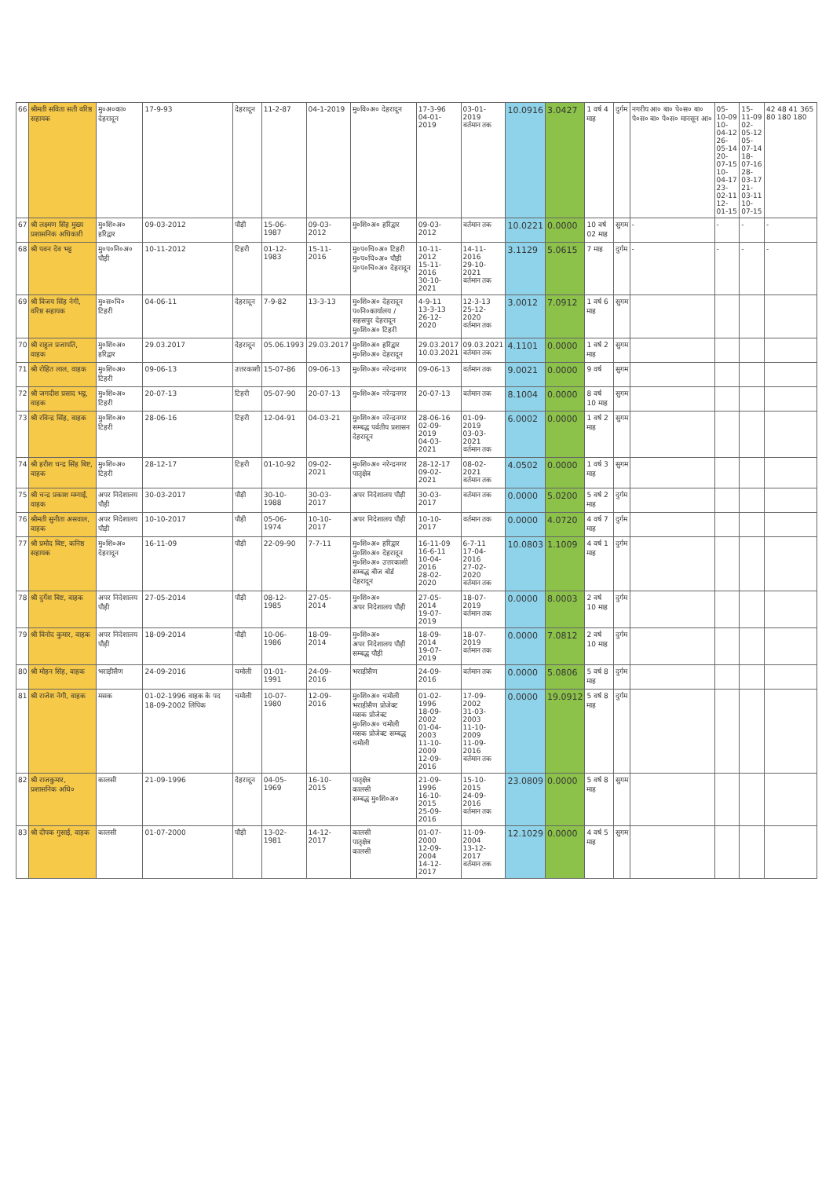| 66 | श्रीमती सविता सती वरिष्ठ सहायक | मु०अ०का० देहरादून | 17-9-93 | देहरादून | 11-2-87 | 04-1-2019 | मु०वि०अ० देहरादून | 17-3-96 04-01-2019 | 03-01-2019 वर्तमान तक | 10.0916 | 3.0427 | 1 वर्ष 4 माह | दुर्गम | नगरीय आ० बा० पे०स० बा० पे०स० बा० पे०स० मानसून आ० | 05-10-09 10-04-12 26-05-14 20-07-15 10-04-17 23-02-11 12-01-15 | 15-11-09 02-05-12 05-07-14 18-07-16 28-03-17 21-03-11 10-07-15 | 42 48 41 365 80 180 180 |
| 67 | श्री लक्ष्मण सिंह मुख्य प्रशासनिक अधिकारी | मु०शि०अ० हरिद्वार | 09-03-2012 | पौड़ी | 15-06-1987 | 09-03-2012 | मु०शि०अ० हरिद्वार | 09-03-2012 | वर्तमान तक | 10.0221 | 0.0000 | 10 वर्ष 02 माह | सुगम | - | - | - | - |
| 68 | श्री पवन देव भट्ट | मु०प०नि०अ० पौड़ी | 10-11-2012 | टिहरी | 01-12-1983 | 15-11-2016 | मु०प०चि०अ० टिहरी मु०प०चि०अ० पौड़ी मु०प०चि०अ० देहरादून | 10-11-2012 15-11-2016 30-10-2021 | 14-11-2016 29-10-2021 वर्तमान तक | 3.1129 | 5.0615 | 7 माह | दुर्गम | - | - | - | - |
| 69 | श्री विजय सिंह नेगी, वरिष्ठ सहायक | मु०स०चि० टिहरी | 04-06-11 | देहरादून | 7-9-82 | 13-3-13 | मु०शि०अ० देहरादून प०नि०कार्यालय / सहसपुर देहरादून मु०शि०अ० टिहरी | 4-9-11 13-3-13 26-12-2020 | 12-3-13 25-12-2020 वर्तमान तक | 3.0012 | 7.0912 | 1 वर्ष 6 माह | सुगम | | | | |
| 70 | श्री राहुल प्रजापति, वाहक | मु०शि०अ० हरिद्वार | 29.03.2017 | देहरादून | 05.06.1993 | 29.03.2017 | मु०शि०अ० हरिद्वार मु०शि०अ० देहरादून | 29.03.2017 10.03.2021 | 09.03.2021 वर्तमान तक | 4.1101 | 0.0000 | 1 वर्ष 2 माह | सुगम | | | | |
| 71 | श्री रोहित लाल, वाहक | मु०शि०अ० टिहरी | 09-06-13 | उत्तरकाशी | 15-07-86 | 09-06-13 | मु०शि०अ० नरेन्द्रनगर | 09-06-13 | वर्तमान तक | 9.0021 | 0.0000 | 9 वर्ष | सुगम | | | | |
| 72 | श्री जगदीश प्रसाद भट्ट, वाहक | मु०शि०अ० टिहरी | 20-07-13 | टिहरी | 05-07-90 | 20-07-13 | मु०शि०अ० नरेन्द्रनगर | 20-07-13 | वर्तमान तक | 8.1004 | 0.0000 | 8 वर्ष 10 माह | सुगम | | | | |
| 73 | श्री रविन्द्र सिंह, वाहक | मु०शि०अ० टिहरी | 28-06-16 | टिहरी | 12-04-91 | 04-03-21 | मु०शि०अ० नरेन्द्रनगर सम्बद्ध पर्वतीय प्रशासन देहरादून | 28-06-16 02-09-2019 04-03-2021 | 01-09-2019 03-03-2021 वर्तमान तक | 6.0002 | 0.0000 | 1 वर्ष 2 माह | सुगम | | | | |
| 74 | श्री हरीश चन्द्र सिंह बिष्ट, वाहक | मु०शि०अ० टिहरी | 28-12-17 | टिहरी | 01-10-92 | 09-02-2021 | मु०शि०अ० नरेन्द्रनगर पातृक्षेत्र | 28-12-17 09-02-2021 | 08-02-2021 वर्तमान तक | 4.0502 | 0.0000 | 1 वर्ष 3 माह | सुगम | | | | |
| 75 | श्री चन्द्र प्रकाश मम्गाईं, वाहक | अपर निदेशालय पौड़ी | 30-03-2017 | पौड़ी | 30-10-1988 | 30-03-2017 | अपर निदेशालय पौड़ी | 30-03-2017 | वर्तमान तक | 0.0000 | 5.0200 | 5 वर्ष 2 माह | दुर्गम | | | | |
| 76 | श्रीमती सुनीता असवाल, वाहक | अपर निदेशालय पौड़ी | 10-10-2017 | पौड़ी | 05-06-1974 | 10-10-2017 | अपर निदेशालय पौड़ी | 10-10-2017 | वर्तमान तक | 0.0000 | 4.0720 | 4 वर्ष 7 माह | दुर्गम | | | | |
| 77 | श्री प्रमोद बिष्ट, कनिष्ठ सहायक | मु०शि०अ० देहरादून | 16-11-09 | पौड़ी | 22-09-90 | 7-7-11 | मु०शि०अ० हरिद्वार मु०शि०अ० देहरादून मु०शि०अ० उत्तरकाशी सम्बद्ध बीज बोर्ड देहरादून | 16-11-09 16-6-11 10-04-2016 28-02-2020 | 6-7-11 17-04-2016 27-02-2020 वर्तमान तक | 10.0803 | 1.1009 | 4 वर्ष 1 माह | दुर्गम | | | | |
| 78 | श्री दुर्गेश बिष्ट, वाहक | अपर निदेशालय पौड़ी | 27-05-2014 | पौड़ी | 08-12-1985 | 27-05-2014 | मु०शि०अ० अपर निदेशालय पौड़ी | 27-05-2014 19-07-2019 | 18-07-2019 वर्तमान तक | 0.0000 | 8.0003 | 2 वर्ष 10 माह | दुर्गम | | | | |
| 79 | श्री विनोद कुमार, वाहक | अपर निदेशालय पौड़ी | 18-09-2014 | पौड़ी | 10-06-1986 | 18-09-2014 | मु०शि०अ० अपर निदेशालय पौड़ी सम्बद्ध पौड़ी | 18-09-2014 19-07-2019 | 18-07-2019 वर्तमान तक | 0.0000 | 7.0812 | 2 वर्ष 10 माह | दुर्गम | | | | |
| 80 | श्री मोहन सिंह, वाहक | भराड़ीसैण | 24-09-2016 | चमोली | 01-01-1991 | 24-09-2016 | भराड़ीसैण | 24-09-2016 | वर्तमान तक | 0.0000 | 5.0806 | 5 वर्ष 8 माह | दुर्गम | | | | |
| 81 | श्री राजेश नेगी, वाहक | मसक | 01-02-1996 वाहक के पद 18-09-2002 लिपिक | चमोली | 10-07-1980 | 12-09-2016 | मु०शि०अ० चमोली भराड़ीसैण प्रोजेक्ट मसक प्रोजेक्ट मु०शि०अ० चमोली मसक प्रोजेक्ट सम्बद्ध चमोली | 01-02-1996 18-09-2002 01-04-2003 11-10-2009 12-09-2016 | 17-09-2002 31-03-2003 11-10-2009 11-09-2016 वर्तमान तक | 0.0000 | 19.0912 | 5 वर्ष 8 माह | दुर्गम | | | | |
| 82 | श्री राजकुमार, प्रशासनिक अधि० | कालसी | 21-09-1996 | देहरादून | 04-05-1969 | 16-10-2015 | पातृक्षेत्र कालसी सम्बद्ध मु०शि०अ० | 21-09-1996 16-10-2015 25-09-2016 | 15-10-2015 24-09-2016 वर्तमान तक | 23.0809 | 0.0000 | 5 वर्ष 8 माह | सुगम | | | | |
| 83 | श्री दीपक गुसाईं, वाहक | कालसी | 01-07-2000 | पौड़ी | 13-02-1981 | 14-12-2017 | कालसी पातृक्षेत्र कालसी | 01-07-2000 12-09-2004 14-12-2017 | 11-09-2004 13-12-2017 वर्तमान तक | 12.1029 | 0.0000 | 4 वर्ष 5 माह | सुगम | | | | |